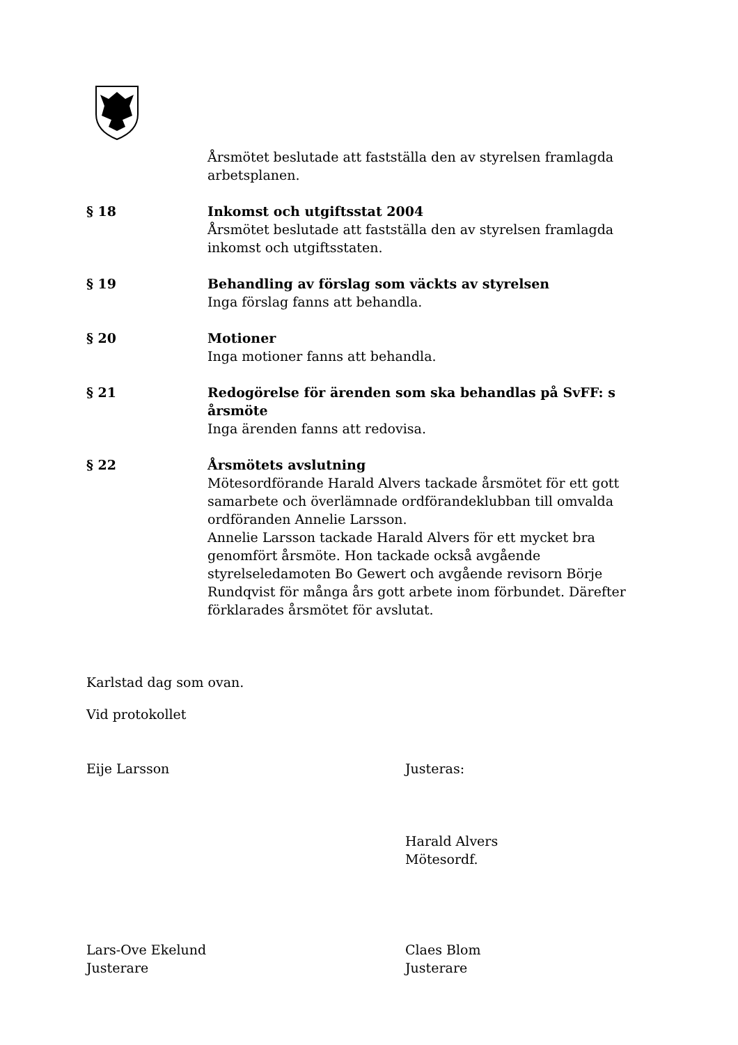Årsmötet beslutade att fastställa den av styrelsen framlagda arbetsplanen.
§ 18 Inkomst och utgiftsstat 2004
Årsmötet beslutade att fastställa den av styrelsen framlagda inkomst och utgiftsstaten.
§ 19 Behandling av förslag som väckts av styrelsen
Inga förslag fanns att behandla.
§ 20 Motioner
Inga motioner fanns att behandla.
§ 21 Redogörelse för ärenden som ska behandlas på SvFF: s årsmöte
Inga ärenden fanns att redovisa.
§ 22 Årsmötets avslutning
Mötesordförande Harald Alvers tackade årsmötet för ett gott samarbete och överlämnade ordförandeklubban till omvalda ordföranden Annelie Larsson.
Annelie Larsson tackade Harald Alvers för ett mycket bra genomfört årsmöte. Hon tackade också avgående styrelseledamoten Bo Gewert och avgående revisorn Börje Rundqvist för många års gott arbete inom förbundet. Därefter förklarades årsmötet för avslutat.
Karlstad dag som ovan.
Vid protokollet
Eije Larsson Justeras:
Harald Alvers
Mötesordf.
Lars-Ove Ekelund
Justerare
Claes Blom
Justerare